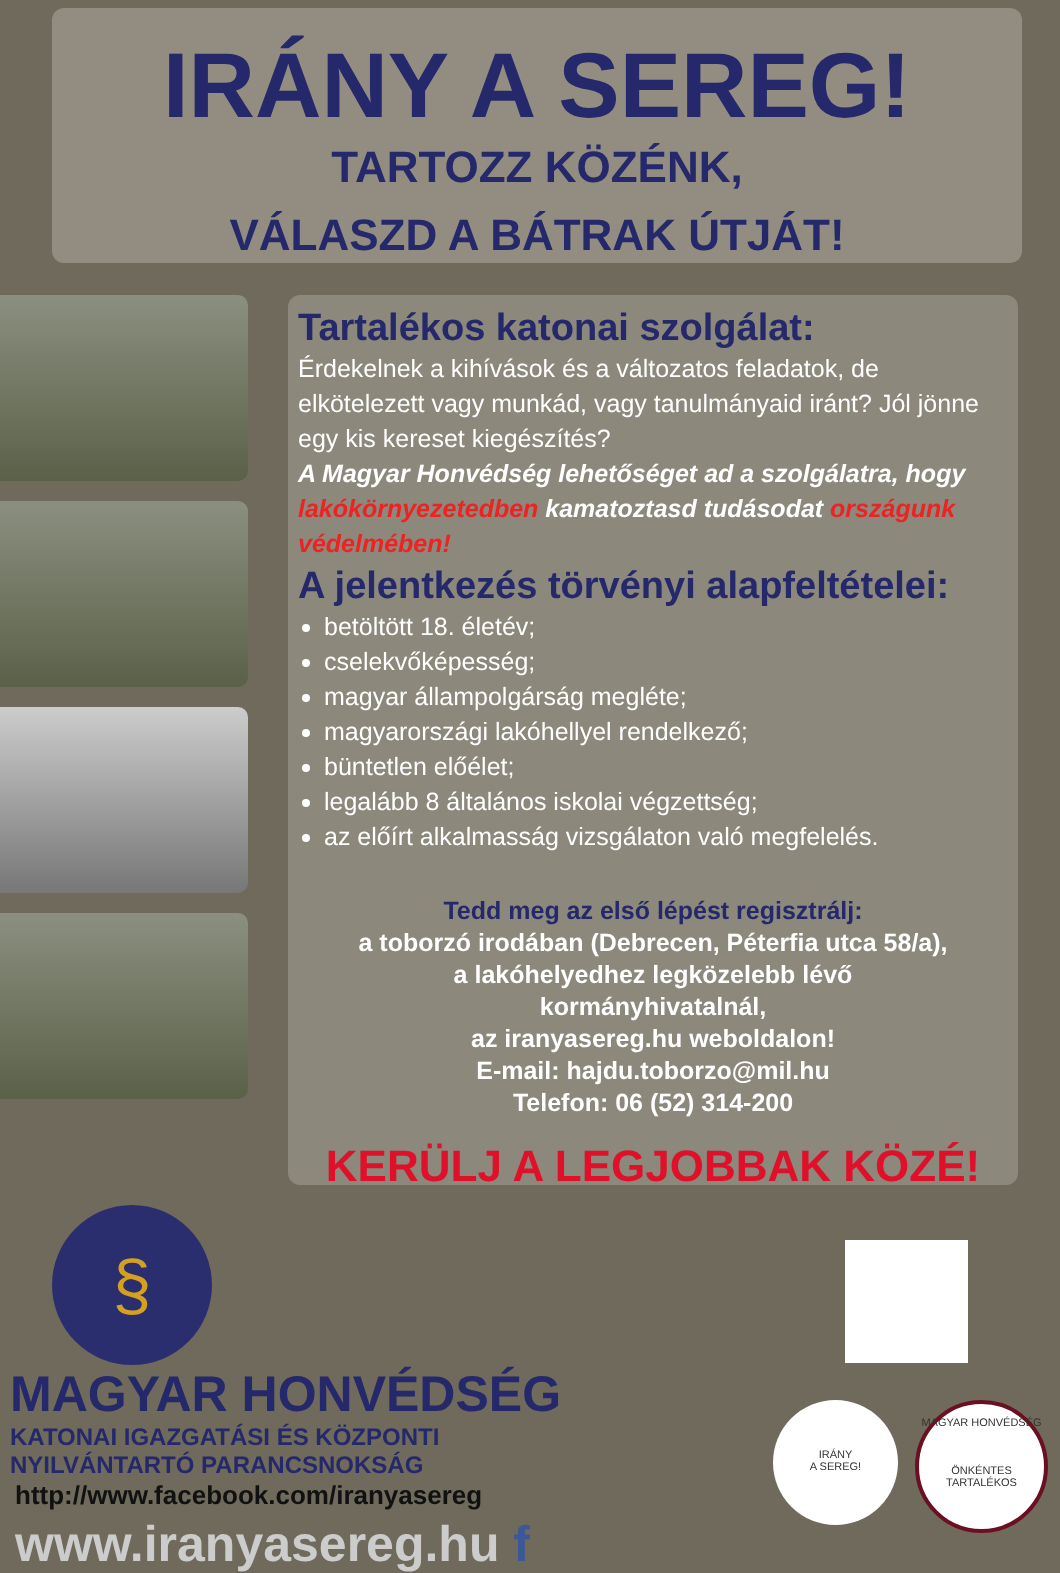IRÁNY A SEREG!
TARTOZZ KÖZÉNK,
VÁLASZD A BÁTRAK ÚTJÁT!
Tartalékos katonai szolgálat:
Érdekelnek a kihívások és a változatos feladatok, de elkötelezett vagy munkád, vagy tanulmányaid iránt? Jól jönne egy kis kereset kiegészítés?
A Magyar Honvédség lehetőséget ad a szolgálatra, hogy lakókörnyezetedben kamatoztasd tudásodat országunk védelmében!
A jelentkezés törvényi alapfeltételei:
betöltött 18. életév;
cselekvőképesség;
magyar állampolgárság megléte;
magyarországi lakóhellyel rendelkező;
büntetlen előélet;
legalább 8 általános iskolai végzettség;
az előírt alkalmasság vizsgálaton való megfelelés.
Tedd meg az első lépést regisztrálj:
a toborzó irodában (Debrecen, Péterfia utca 58/a),
a lakóhelyedhez legközelebb lévő
kormányhivatalnál,
az iranyasereg.hu weboldalon!
E-mail: hajdu.toborzo@mil.hu
Telefon: 06 (52) 314-200
KERÜLJ A LEGJOBBAK KÖZÉ!
§
MAGYAR HONVÉDSÉG
KATONAI IGAZGATÁSI ÉS KÖZPONTI
NYILVÁNTARTÓ PARANCSNOKSÁG
IRÁNY
A SEREG!
MAGYAR HONVÉDSÉG
ÖNKÉNTES TARTALÉKOS
http://www.facebook.com/iranyasereg
www.iranyasereg.hu f